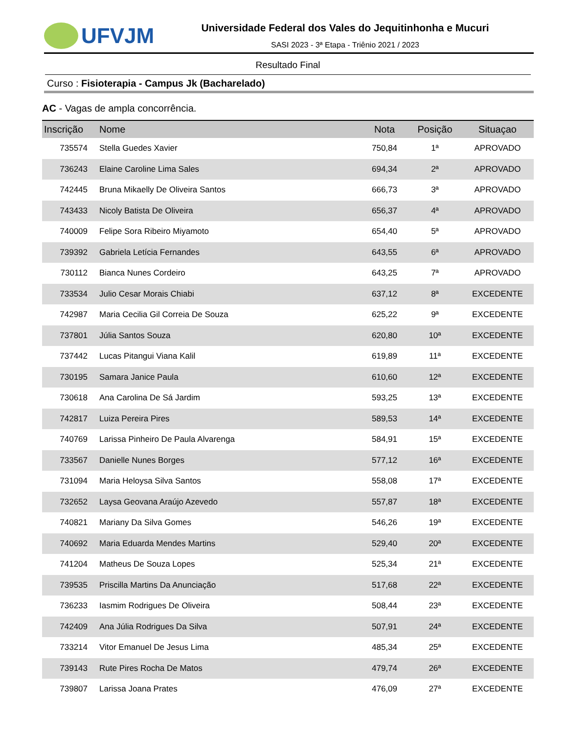UFVJM
Universidade Federal dos Vales do Jequitinhonha e Mucuri
SASI 2023 - 3ª Etapa - Triênio 2021 / 2023
Resultado Final
Curso : Fisioterapia - Campus Jk (Bacharelado)
AC - Vagas de ampla concorrência.
| Inscrição | Nome | Nota | Posição | Situaçao |
| --- | --- | --- | --- | --- |
| 735574 | Stella Guedes Xavier | 750,84 | 1ª | APROVADO |
| 736243 | Elaine Caroline Lima Sales | 694,34 | 2ª | APROVADO |
| 742445 | Bruna Mikaelly De Oliveira Santos | 666,73 | 3ª | APROVADO |
| 743433 | Nicoly Batista De Oliveira | 656,37 | 4ª | APROVADO |
| 740009 | Felipe Sora Ribeiro Miyamoto | 654,40 | 5ª | APROVADO |
| 739392 | Gabriela Letícia Fernandes | 643,55 | 6ª | APROVADO |
| 730112 | Bianca Nunes Cordeiro | 643,25 | 7ª | APROVADO |
| 733534 | Julio Cesar Morais Chiabi | 637,12 | 8ª | EXCEDENTE |
| 742987 | Maria Cecilia Gil Correia De Souza | 625,22 | 9ª | EXCEDENTE |
| 737801 | Júlia Santos Souza | 620,80 | 10ª | EXCEDENTE |
| 737442 | Lucas Pitangui Viana Kalil | 619,89 | 11ª | EXCEDENTE |
| 730195 | Samara Janice Paula | 610,60 | 12ª | EXCEDENTE |
| 730618 | Ana Carolina De Sá Jardim | 593,25 | 13ª | EXCEDENTE |
| 742817 | Luiza Pereira Pires | 589,53 | 14ª | EXCEDENTE |
| 740769 | Larissa Pinheiro De Paula Alvarenga | 584,91 | 15ª | EXCEDENTE |
| 733567 | Danielle Nunes Borges | 577,12 | 16ª | EXCEDENTE |
| 731094 | Maria Heloysa Silva Santos | 558,08 | 17ª | EXCEDENTE |
| 732652 | Laysa Geovana Araújo Azevedo | 557,87 | 18ª | EXCEDENTE |
| 740821 | Mariany Da Silva Gomes | 546,26 | 19ª | EXCEDENTE |
| 740692 | Maria Eduarda Mendes Martins | 529,40 | 20ª | EXCEDENTE |
| 741204 | Matheus De Souza Lopes | 525,34 | 21ª | EXCEDENTE |
| 739535 | Priscilla Martins Da Anunciação | 517,68 | 22ª | EXCEDENTE |
| 736233 | Iasmim Rodrigues De Oliveira | 508,44 | 23ª | EXCEDENTE |
| 742409 | Ana Júlia Rodrigues Da Silva | 507,91 | 24ª | EXCEDENTE |
| 733214 | Vitor Emanuel De Jesus Lima | 485,34 | 25ª | EXCEDENTE |
| 739143 | Rute Pires Rocha De Matos | 479,74 | 26ª | EXCEDENTE |
| 739807 | Larissa Joana Prates | 476,09 | 27ª | EXCEDENTE |